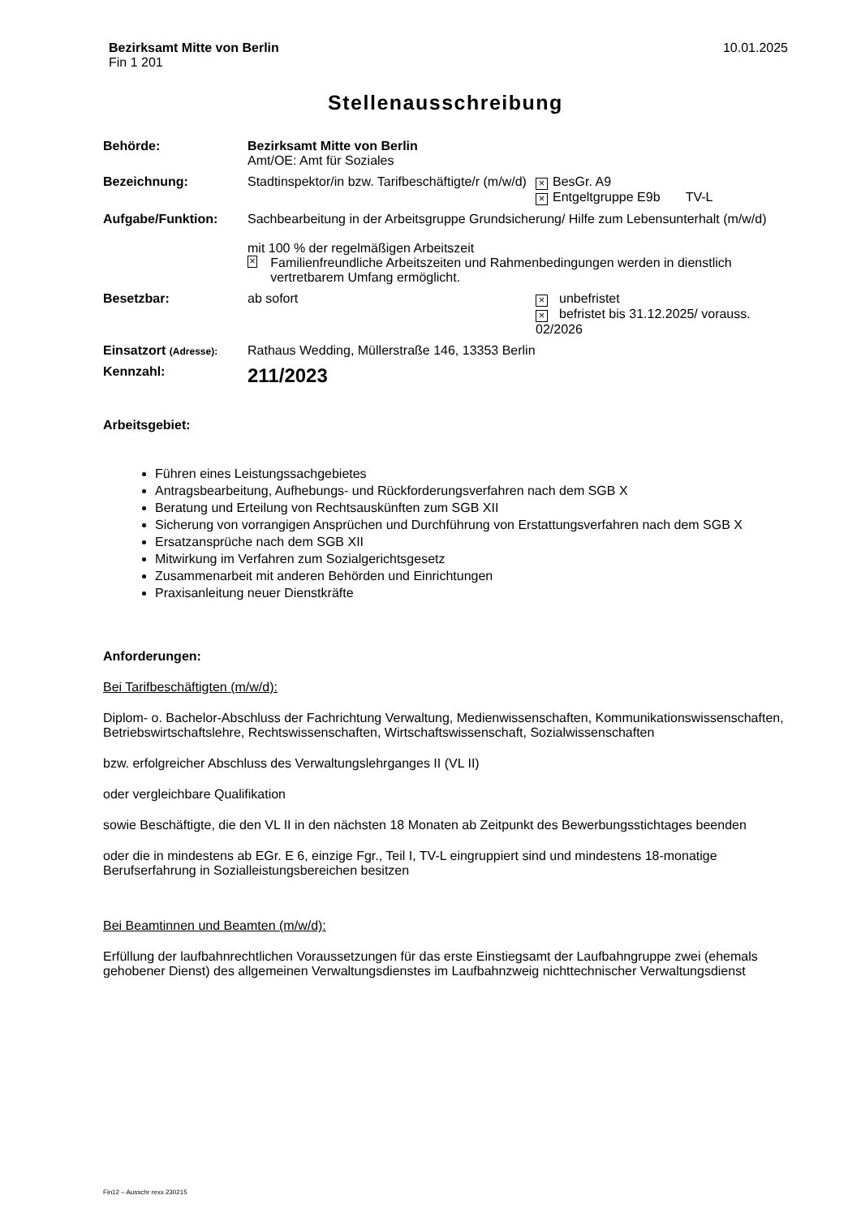Bezirksamt Mitte von Berlin
Fin 1 201
10.01.2025
Stellenausschreibung
| Behörde: | Bezirksamt Mitte von Berlin Amt/OE: Amt für Soziales | |
| Bezeichnung: | Stadtinspektor/in bzw. Tarifbeschäftigte/r (m/w/d) | × BesGr. A9 × Entgeltgruppe E9b TV-L |
| Aufgabe/Funktion: | Sachbearbeitung in der Arbeitsgruppe Grundsicherung/ Hilfe zum Lebensunterhalt (m/w/d) mit 100 % der regelmäßigen Arbeitszeit × Familienfreundliche Arbeitszeiten und Rahmenbedingungen werden in dienstlich vertretbarem Umfang ermöglicht. | |
| Besetzbar: | ab sofort | × unbefristet × befristet bis 31.12.2025/ vorauss. 02/2026 |
| Einsatzort (Adresse): | Rathaus Wedding, Müllerstraße 146, 13353 Berlin | |
| Kennzahl: | 211/2023 | |
Arbeitsgebiet:
Führen eines Leistungssachgebietes
Antragsbearbeitung, Aufhebungs- und Rückforderungsverfahren nach dem SGB X
Beratung und Erteilung von Rechtsauskünften zum SGB XII
Sicherung von vorrangigen Ansprüchen und Durchführung von Erstattungsverfahren nach dem SGB X
Ersatzansprüche nach dem SGB XII
Mitwirkung im Verfahren zum Sozialgerichtsgesetz
Zusammenarbeit mit anderen Behörden und Einrichtungen
Praxisanleitung neuer Dienstkräfte
Anforderungen:
Bei Tarifbeschäftigten (m/w/d):
Diplom- o. Bachelor-Abschluss der Fachrichtung Verwaltung, Medienwissenschaften, Kommunikationswissenschaften, Betriebswirtschaftslehre, Rechtswissenschaften, Wirtschaftswissenschaft, Sozialwissenschaften
bzw. erfolgreicher Abschluss des Verwaltungslehrganges II (VL II)
oder vergleichbare Qualifikation
sowie Beschäftigte, die den VL II in den nächsten 18 Monaten ab Zeitpunkt des Bewerbungsstichtages beenden
oder die in mindestens ab EGr. E 6, einzige Fgr., Teil I, TV-L eingruppiert sind und mindestens 18-monatige Berufserfahrung in Sozialleistungsbereichen besitzen
Bei Beamtinnen und Beamten (m/w/d):
Erfüllung der laufbahnrechtlichen Voraussetzungen für das erste Einstiegsamt der Laufbahngruppe zwei (ehemals gehobener Dienst) des allgemeinen Verwaltungsdienstes im Laufbahnzweig nichttechnischer Verwaltungsdienst
Fin12 – Ausschr rexx 230215